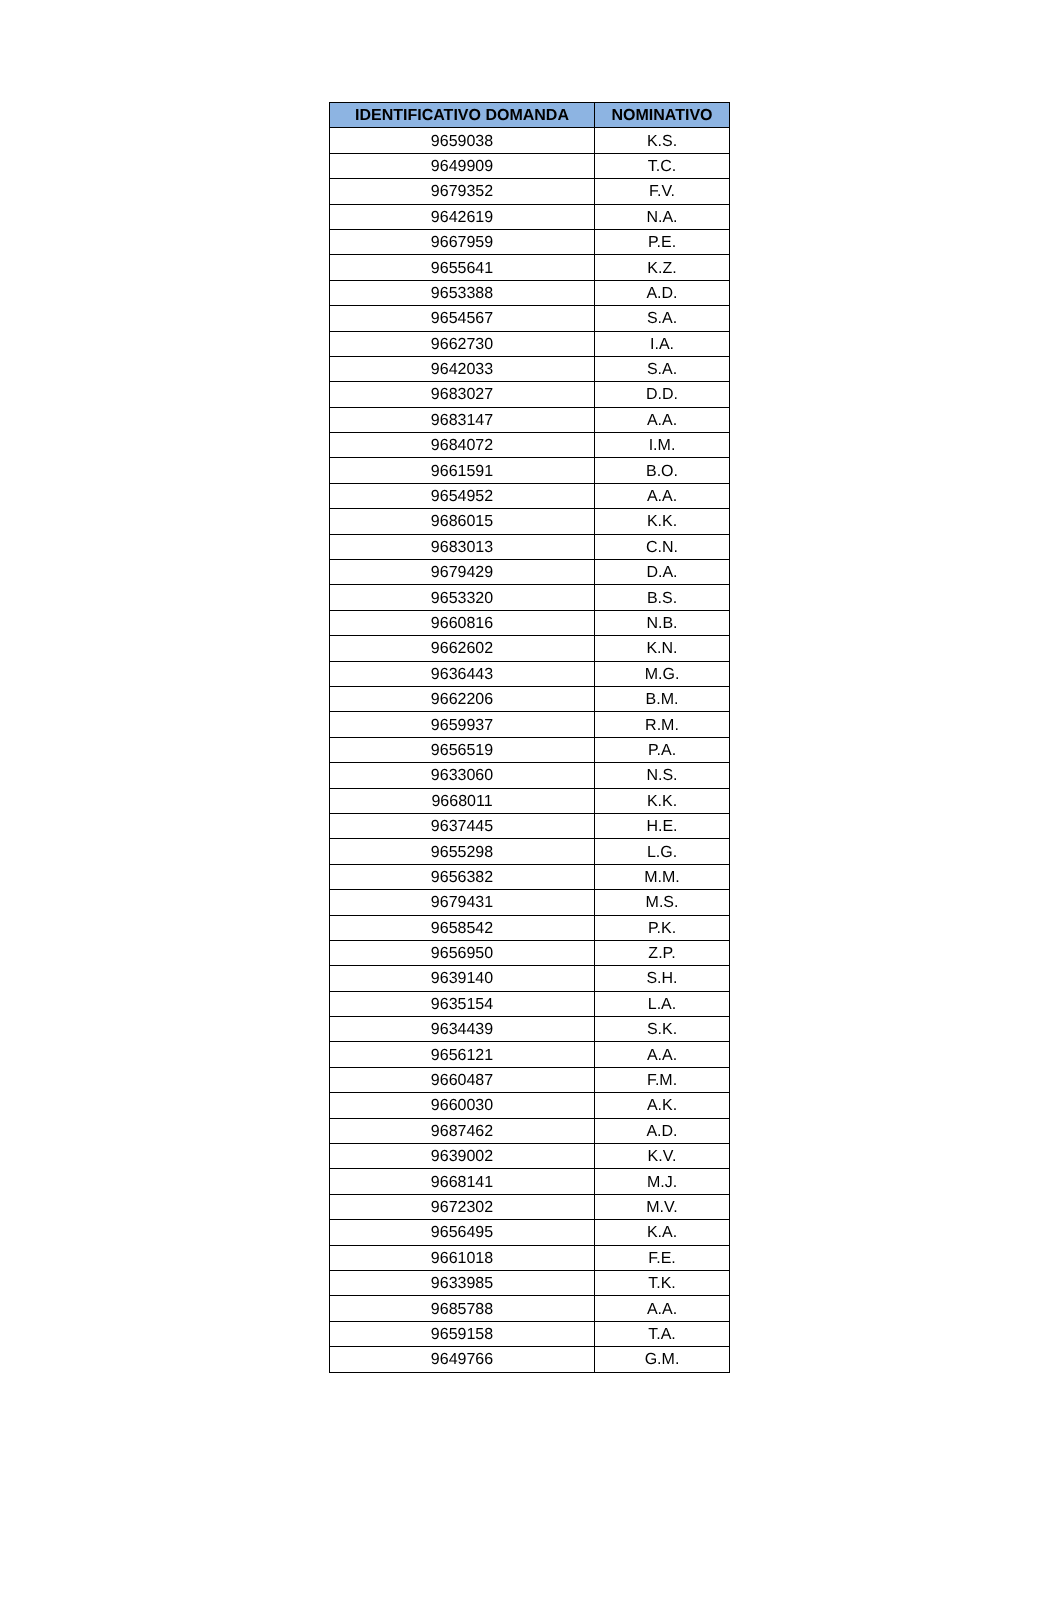| IDENTIFICATIVO DOMANDA | NOMINATIVO |
| --- | --- |
| 9659038 | K.S. |
| 9649909 | T.C. |
| 9679352 | F.V. |
| 9642619 | N.A. |
| 9667959 | P.E. |
| 9655641 | K.Z. |
| 9653388 | A.D. |
| 9654567 | S.A. |
| 9662730 | I.A. |
| 9642033 | S.A. |
| 9683027 | D.D. |
| 9683147 | A.A. |
| 9684072 | I.M. |
| 9661591 | B.O. |
| 9654952 | A.A. |
| 9686015 | K.K. |
| 9683013 | C.N. |
| 9679429 | D.A. |
| 9653320 | B.S. |
| 9660816 | N.B. |
| 9662602 | K.N. |
| 9636443 | M.G. |
| 9662206 | B.M. |
| 9659937 | R.M. |
| 9656519 | P.A. |
| 9633060 | N.S. |
| 9668011 | K.K. |
| 9637445 | H.E. |
| 9655298 | L.G. |
| 9656382 | M.M. |
| 9679431 | M.S. |
| 9658542 | P.K. |
| 9656950 | Z.P. |
| 9639140 | S.H. |
| 9635154 | L.A. |
| 9634439 | S.K. |
| 9656121 | A.A. |
| 9660487 | F.M. |
| 9660030 | A.K. |
| 9687462 | A.D. |
| 9639002 | K.V. |
| 9668141 | M.J. |
| 9672302 | M.V. |
| 9656495 | K.A. |
| 9661018 | F.E. |
| 9633985 | T.K. |
| 9685788 | A.A. |
| 9659158 | T.A. |
| 9649766 | G.M. |